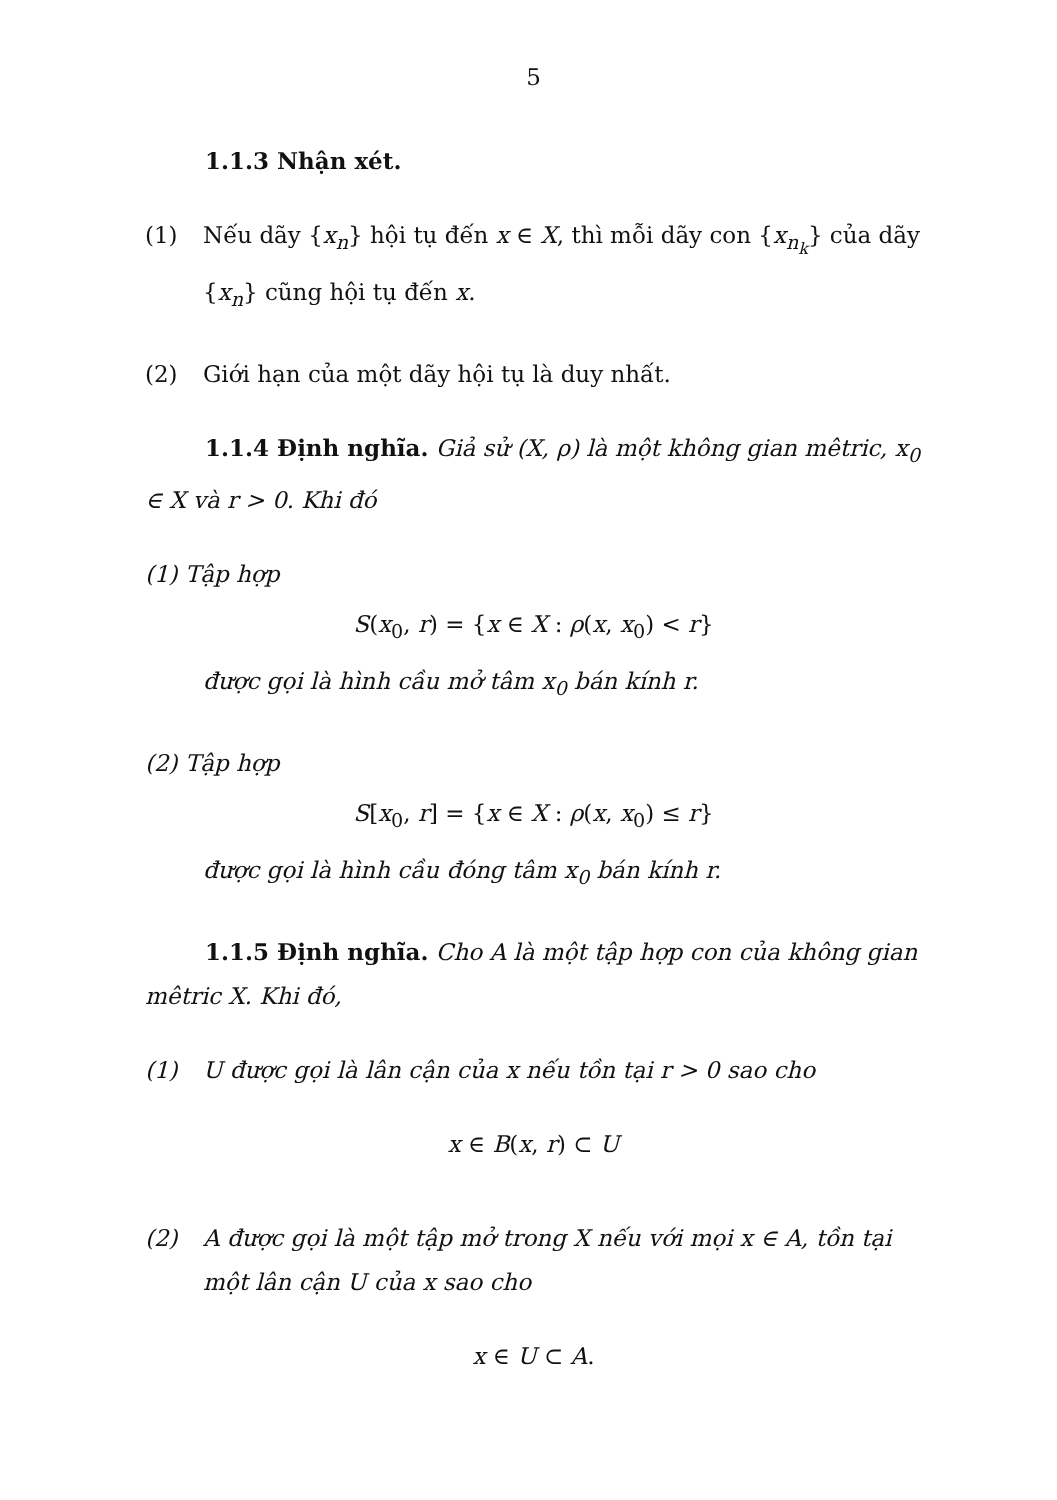5
1.1.3 Nhận xét.
(1) Nếu dãy {x<sub>n</sub>} hội tụ đến x ∈ X, thì mỗi dãy con {x<sub>n<sub>k</sub></sub>} của dãy {x<sub>n</sub>} cũng hội tụ đến x.
(2) Giới hạn của một dãy hội tụ là duy nhất.
1.1.4 Định nghĩa. Giả sử (X, ρ) là một không gian mêtric, x<sub>0</sub> ∈ X và r > 0. Khi đó
(1) Tập hợp
S(x<sub>0</sub>, r) = {x ∈ X : ρ(x, x<sub>0</sub>) < r}
được gọi là hình cầu mở tâm x<sub>0</sub> bán kính r.
(2) Tập hợp
S[x<sub>0</sub>, r] = {x ∈ X : ρ(x, x<sub>0</sub>) ≤ r}
được gọi là hình cầu đóng tâm x<sub>0</sub> bán kính r.
1.1.5 Định nghĩa. Cho A là một tập hợp con của không gian mêtric X. Khi đó,
(1) U được gọi là lân cận của x nếu tồn tại r > 0 sao cho
x ∈ B(x, r) ⊂ U
(2) A được gọi là một tập mở trong X nếu với mọi x ∈ A, tồn tại một lân cận U của x sao cho
x ∈ U ⊂ A.